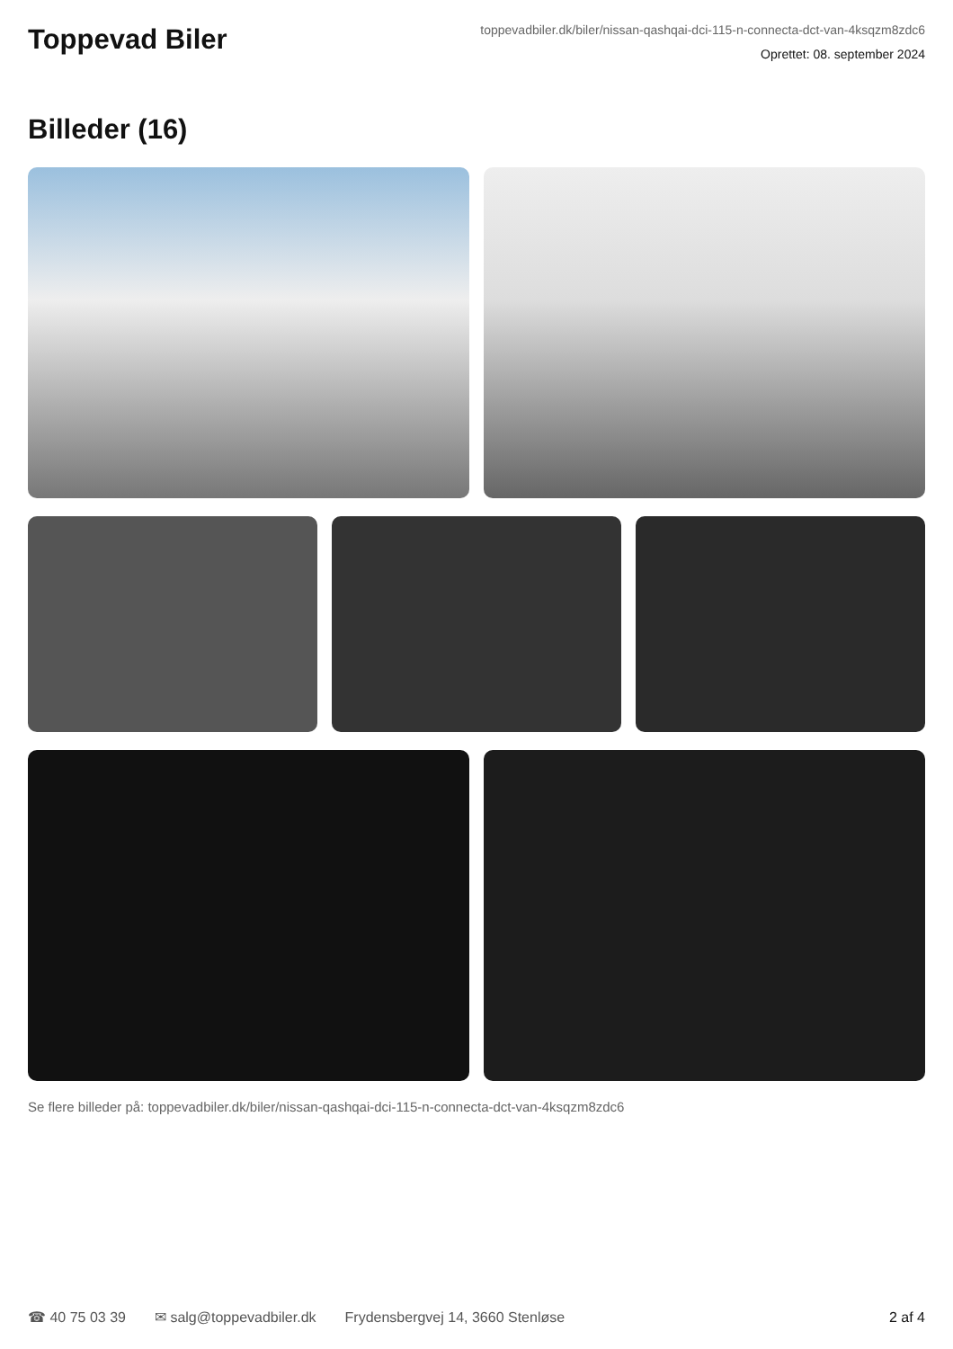Toppevad Biler
toppevadbiler.dk/biler/nissan-qashqai-dci-115-n-connecta-dct-van-4ksqzm8zdc6
Oprettet: 08. september 2024
Billeder (16)
Se flere billeder på: toppevadbiler.dk/biler/nissan-qashqai-dci-115-n-connecta-dct-van-4ksqzm8zdc6
☎ 40 75 03 39 ✉ salg@toppevadbiler.dk Frydensbergvej 14, 3660 Stenløse 2 af 4